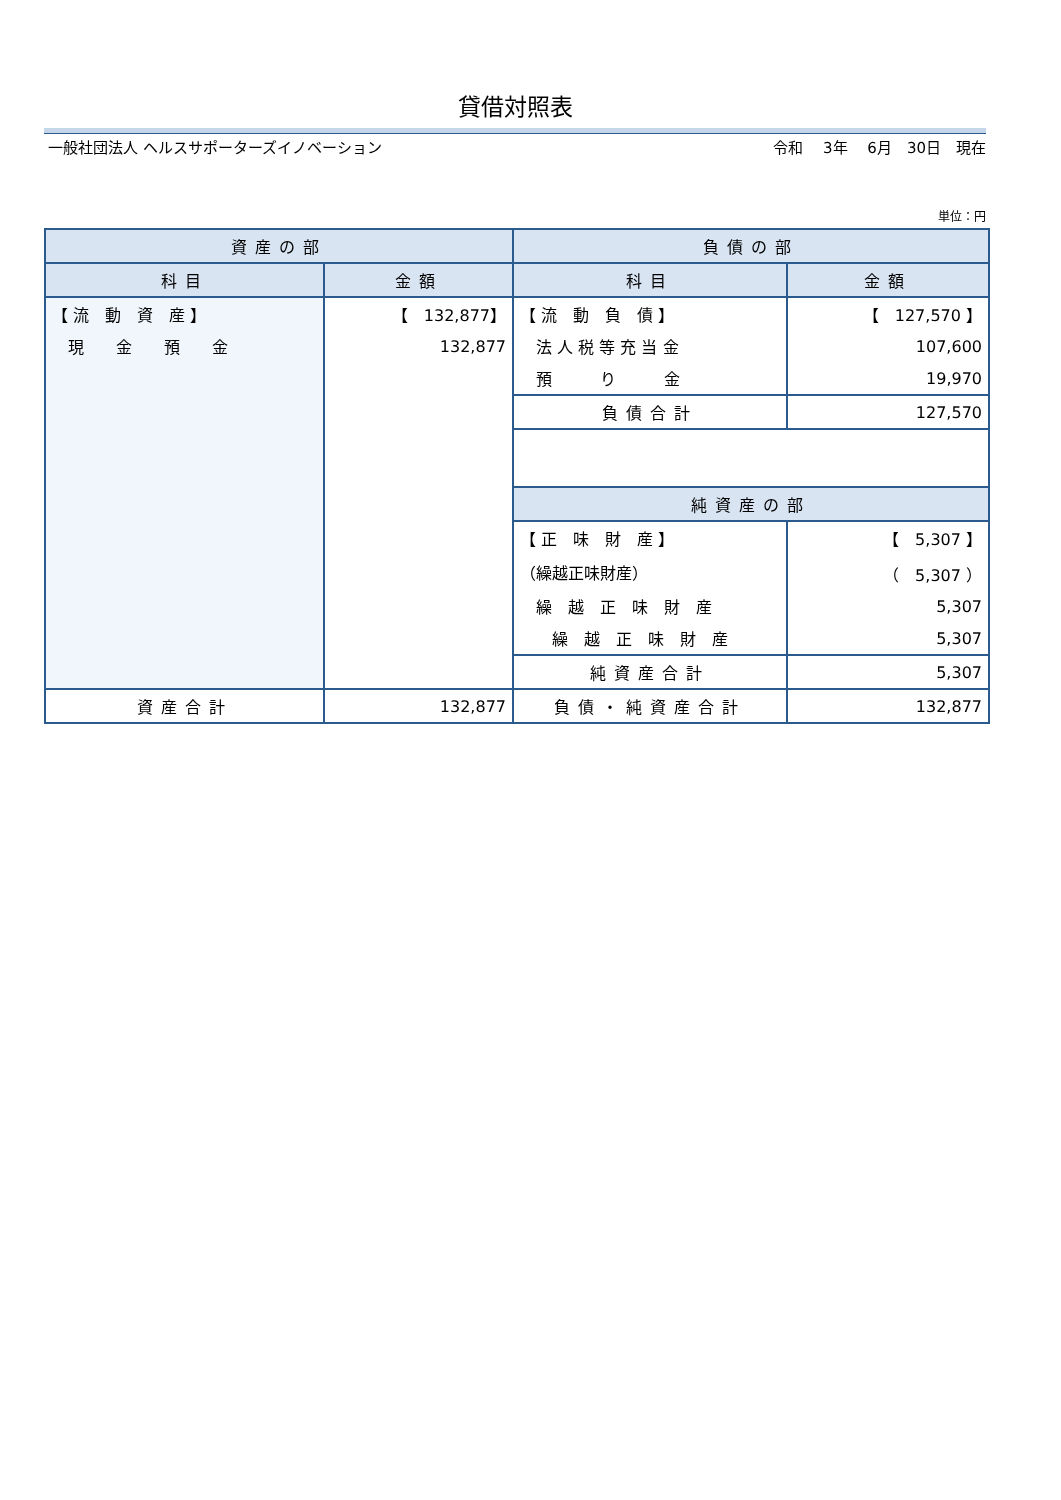貸借対照表
一般社団法人 ヘルスサポーターズイノベーション 令和　 3年　 6月　30日　現在
単位：円
| 資産の部 | | 負債の部 | |
| --- | --- | --- | --- |
| 科目 | 金額 | 科目 | 金額 |
| 【 流 動 資 産 】 | 【 132,877】 | 【 流 動 負 債 】 | 【 127,570 】 |
| 現 金 預 金 | 132,877 | 法 人 税 等 充 当 金 | 107,600 |
| | | 預 り 金 | 19,970 |
| | | 負債合計 | 127,570 |
| | | 純資産の部 | |
| | | 【 正 味 財 産 】 | 【 5,307 】 |
| | | （繰越正味財産） | （ 5,307 ） |
| | | 繰 越 正 味 財 産 | 5,307 |
| | | 繰 越 正 味 財 産 | 5,307 |
| | | 純資産合計 | 5,307 |
| 資産合計 | 132,877 | 負債・純資産合計 | 132,877 |